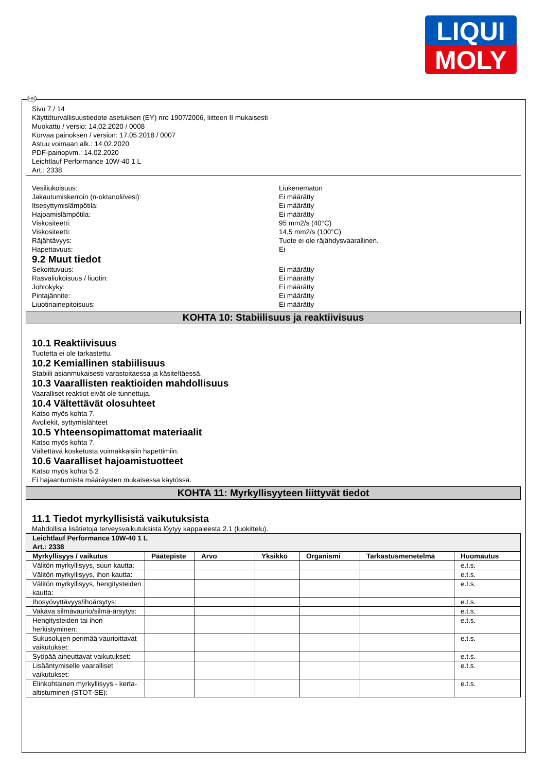LIQUI
MOLY
FIN
Sivu 7 / 14
Käyttöturvallisuustiedote asetuksen (EY) nro 1907/2006, liitteen II mukaisesti
Muokattu / versio: 14.02.2020 / 0008
Korvaa painoksen / version: 17.05.2018 / 0007
Astuu voimaan alk.: 14.02.2020
PDF-painopvm.: 14.02.2020
Leichtlauf Performance 10W-40 1 L
Art.: 2338
Vesiliukoisuus: Liukenematon
Jakautumiskerroin (n-oktanoli/vesi): Ei määrätty
Itsesyttymislämpötila: Ei määrätty
Hajoamislämpötila: Ei määrätty
Viskositeetti: 95 mm2/s (40°C)
Viskositeetti: 14,5 mm2/s (100°C)
Räjähtävyys: Tuote ei ole räjähdysvaarallinen.
Hapettavuus: Ei
9.2 Muut tiedot
Sekoittuvuus: Ei määrätty
Rasvaliukoisuus / liuotin: Ei määrätty
Johtokyky: Ei määrätty
Pintajännite: Ei määrätty
Liuotinainepitoisuus: Ei määrätty
KOHTA 10: Stabiilisuus ja reaktiivisuus
10.1 Reaktiivisuus
Tuotetta ei ole tarkastettu.
10.2 Kemiallinen stabiilisuus
Stabiili asianmukaisesti varastoitaessa ja käsiteltäessä.
10.3 Vaarallisten reaktioiden mahdollisuus
Vaaralliset reaktiot eivät ole tunnettuja.
10.4 Vältettävät olosuhteet
Katso myös kohta 7.
Avoliekit, syttymislähteet
10.5 Yhteensopimattomat materiaalit
Katso myös kohta 7.
Vältettävä kosketusta voimakkaisiin hapettimiin.
10.6 Vaaralliset hajoamistuotteet
Katso myös kohta 5.2
Ei hajaantumista määräysten mukaisessa käytössä.
KOHTA 11: Myrkyllisyyteen liittyvät tiedot
11.1 Tiedot myrkyllisistä vaikutuksista
Mahdollisia lisätietoja terveysvaikutuksista löytyy kappaleesta 2.1 (luokittelu).
| Leichtlauf Performance 10W-40 1 L Art.: 2338 | | | | | | |
| --- | --- | --- | --- | --- | --- | --- |
| Myrkyllisyys / vaikutus | Päätepiste | Arvo | Yksikkö | Organismi | Tarkastusmenetelmä | Huomautus |
| Välitön myrkyllisyys, suun kautta: | | | | | | e.t.s. |
| Välitön myrkyllisyys, ihon kautta: | | | | | | e.t.s. |
| Välitön myrkyllisyys, hengitysteiden kautta: | | | | | | e.t.s. |
| Ihosyövyttävyys/ihoärsytys: | | | | | | e.t.s. |
| Vakava silmävaurio/silmä-ärsytys: | | | | | | e.t.s. |
| Hengitysteiden tai ihon herkistyminen: | | | | | | e.t.s. |
| Sukusolujen perimää vaurioittavat vaikutukset: | | | | | | e.t.s. |
| Syöpää aiheuttavat vaikutukset: | | | | | | e.t.s. |
| Lisääntymiselle vaaralliset vaikutukset: | | | | | | e.t.s. |
| Elinkohtainen myrkyllisyys - kerta-altistuminen (STOT-SE): | | | | | | e.t.s. |